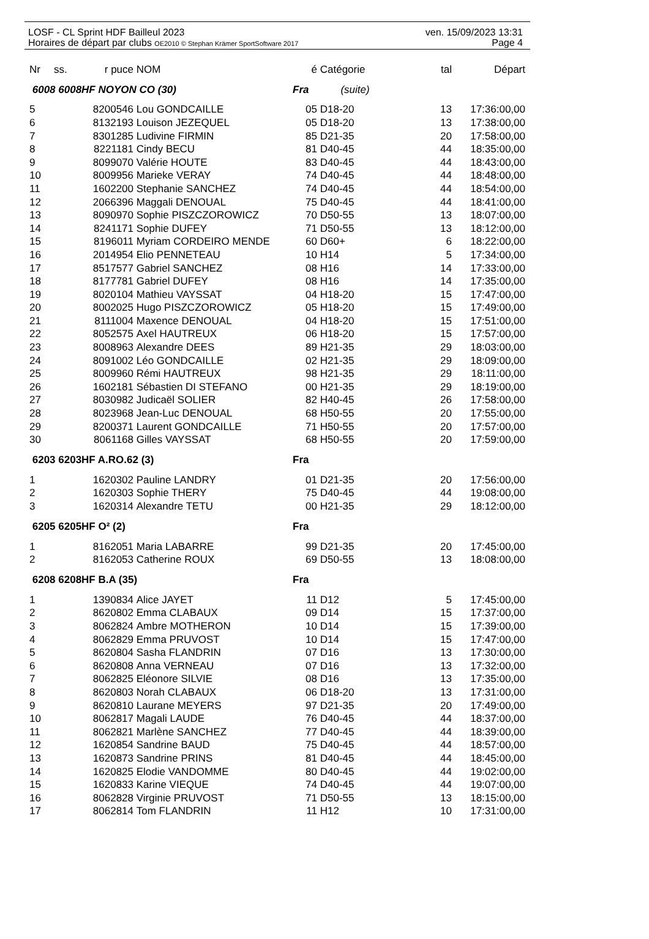ven. 15/09/2023 13:31 LOSF - CL Sprint HDF Bailleul 2023
Page 4 Horaires de départ par clubs OE2010 © Stephan Krämer SportSoftware 2017
| Nr | ss. | r puce | NOM | é | Catégorie | tal | Départ |
| --- | --- | --- | --- | --- | --- | --- | --- |
| 6008 6008HF NOYON CO (30) | | | | Fra (suite) | | | |
| 5 | | 8200546 | Lou GONDCAILLE | 05 | D18-20 | 13 | 17:36:00,00 |
| 6 | | 8132193 | Louison JEZEQUEL | 05 | D18-20 | 13 | 17:38:00,00 |
| 7 | | 8301285 | Ludivine FIRMIN | 85 | D21-35 | 20 | 17:58:00,00 |
| 8 | | 8221181 | Cindy BECU | 81 | D40-45 | 44 | 18:35:00,00 |
| 9 | | 8099070 | Valérie HOUTE | 83 | D40-45 | 44 | 18:43:00,00 |
| 10 | | 8009956 | Marieke VERAY | 74 | D40-45 | 44 | 18:48:00,00 |
| 11 | | 1602200 | Stephanie SANCHEZ | 74 | D40-45 | 44 | 18:54:00,00 |
| 12 | | 2066396 | Maggali DENOUAL | 75 | D40-45 | 44 | 18:41:00,00 |
| 13 | | 8090970 | Sophie PISZCZOROWICZ | 70 | D50-55 | 13 | 18:07:00,00 |
| 14 | | 8241171 | Sophie DUFEY | 71 | D50-55 | 13 | 18:12:00,00 |
| 15 | | 8196011 | Myriam CORDEIRO MENDE | 60 | D60+ | 6 | 18:22:00,00 |
| 16 | | 2014954 | Elio PENNETEAU | 10 | H14 | 5 | 17:34:00,00 |
| 17 | | 8517577 | Gabriel SANCHEZ | 08 | H16 | 14 | 17:33:00,00 |
| 18 | | 8177781 | Gabriel DUFEY | 08 | H16 | 14 | 17:35:00,00 |
| 19 | | 8020104 | Mathieu VAYSSAT | 04 | H18-20 | 15 | 17:47:00,00 |
| 20 | | 8002025 | Hugo PISZCZOROWICZ | 05 | H18-20 | 15 | 17:49:00,00 |
| 21 | | 8111004 | Maxence DENOUAL | 04 | H18-20 | 15 | 17:51:00,00 |
| 22 | | 8052575 | Axel HAUTREUX | 06 | H18-20 | 15 | 17:57:00,00 |
| 23 | | 8008963 | Alexandre DEES | 89 | H21-35 | 29 | 18:03:00,00 |
| 24 | | 8091002 | Léo GONDCAILLE | 02 | H21-35 | 29 | 18:09:00,00 |
| 25 | | 8009960 | Rémi HAUTREUX | 98 | H21-35 | 29 | 18:11:00,00 |
| 26 | | 1602181 | Sébastien DI STEFANO | 00 | H21-35 | 29 | 18:19:00,00 |
| 27 | | 8030982 | Judicaël SOLIER | 82 | H40-45 | 26 | 17:58:00,00 |
| 28 | | 8023968 | Jean-Luc DENOUAL | 68 | H50-55 | 20 | 17:55:00,00 |
| 29 | | 8200371 | Laurent GONDCAILLE | 71 | H50-55 | 20 | 17:57:00,00 |
| 30 | | 8061168 | Gilles VAYSSAT | 68 | H50-55 | 20 | 17:59:00,00 |
| 6203 6203HF A.RO.62 (3) | | | | Fra | | | |
| 1 | | 1620302 | Pauline LANDRY | 01 | D21-35 | 20 | 17:56:00,00 |
| 2 | | 1620303 | Sophie THERY | 75 | D40-45 | 44 | 19:08:00,00 |
| 3 | | 1620314 | Alexandre TETU | 00 | H21-35 | 29 | 18:12:00,00 |
| 6205 6205HF O² (2) | | | | Fra | | | |
| 1 | | 8162051 | Maria LABARRE | 99 | D21-35 | 20 | 17:45:00,00 |
| 2 | | 8162053 | Catherine ROUX | 69 | D50-55 | 13 | 18:08:00,00 |
| 6208 6208HF B.A (35) | | | | Fra | | | |
| 1 | | 1390834 | Alice JAYET | 11 | D12 | 5 | 17:45:00,00 |
| 2 | | 8620802 | Emma CLABAUX | 09 | D14 | 15 | 17:37:00,00 |
| 3 | | 8062824 | Ambre MOTHERON | 10 | D14 | 15 | 17:39:00,00 |
| 4 | | 8062829 | Emma PRUVOST | 10 | D14 | 15 | 17:47:00,00 |
| 5 | | 8620804 | Sasha FLANDRIN | 07 | D16 | 13 | 17:30:00,00 |
| 6 | | 8620808 | Anna VERNEAU | 07 | D16 | 13 | 17:32:00,00 |
| 7 | | 8062825 | Eléonore SILVIE | 08 | D16 | 13 | 17:35:00,00 |
| 8 | | 8620803 | Norah CLABAUX | 06 | D18-20 | 13 | 17:31:00,00 |
| 9 | | 8620810 | Laurane MEYERS | 97 | D21-35 | 20 | 17:49:00,00 |
| 10 | | 8062817 | Magali LAUDE | 76 | D40-45 | 44 | 18:37:00,00 |
| 11 | | 8062821 | Marlène SANCHEZ | 77 | D40-45 | 44 | 18:39:00,00 |
| 12 | | 1620854 | Sandrine BAUD | 75 | D40-45 | 44 | 18:57:00,00 |
| 13 | | 1620873 | Sandrine PRINS | 81 | D40-45 | 44 | 18:45:00,00 |
| 14 | | 1620825 | Elodie VANDOMME | 80 | D40-45 | 44 | 19:02:00,00 |
| 15 | | 1620833 | Karine VIEQUE | 74 | D40-45 | 44 | 19:07:00,00 |
| 16 | | 8062828 | Virginie PRUVOST | 71 | D50-55 | 13 | 18:15:00,00 |
| 17 | | 8062814 | Tom FLANDRIN | 11 | H12 | 10 | 17:31:00,00 |